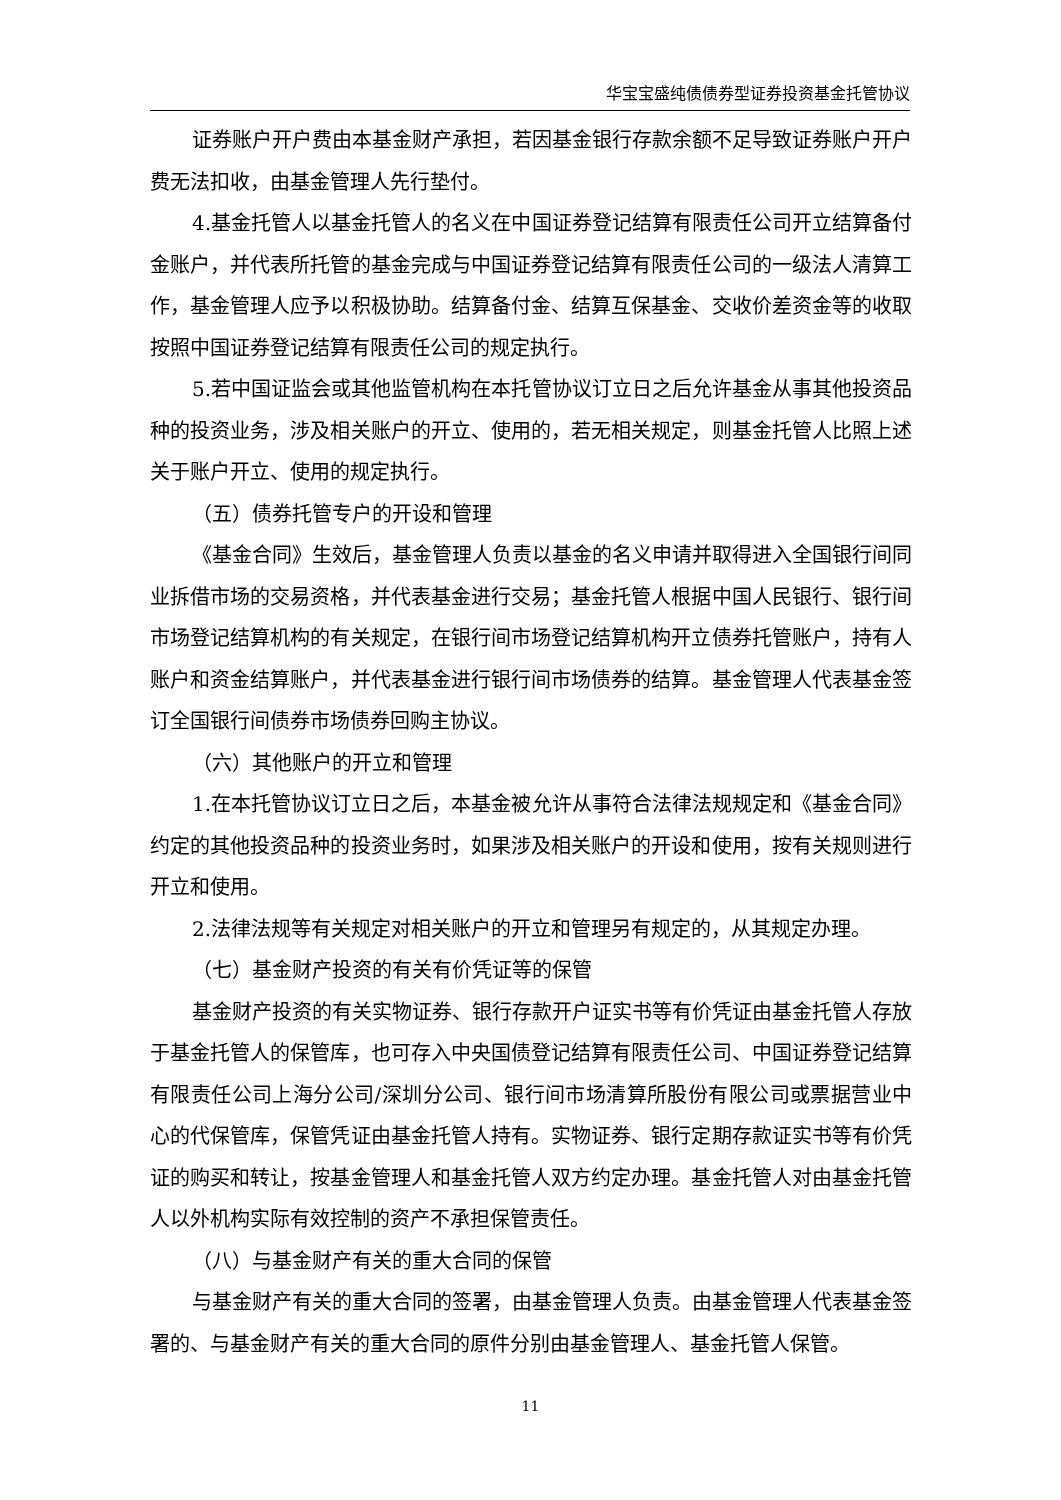华宝宝盛纯债债券型证券投资基金托管协议
证券账户开户费由本基金财产承担，若因基金银行存款余额不足导致证券账户开户费无法扣收，由基金管理人先行垫付。
4.基金托管人以基金托管人的名义在中国证券登记结算有限责任公司开立结算备付金账户，并代表所托管的基金完成与中国证券登记结算有限责任公司的一级法人清算工作，基金管理人应予以积极协助。结算备付金、结算互保基金、交收价差资金等的收取按照中国证券登记结算有限责任公司的规定执行。
5.若中国证监会或其他监管机构在本托管协议订立日之后允许基金从事其他投资品种的投资业务，涉及相关账户的开立、使用的，若无相关规定，则基金托管人比照上述关于账户开立、使用的规定执行。
（五）债券托管专户的开设和管理
《基金合同》生效后，基金管理人负责以基金的名义申请并取得进入全国银行间同业拆借市场的交易资格，并代表基金进行交易；基金托管人根据中国人民银行、银行间市场登记结算机构的有关规定，在银行间市场登记结算机构开立债券托管账户，持有人账户和资金结算账户，并代表基金进行银行间市场债券的结算。基金管理人代表基金签订全国银行间债券市场债券回购主协议。
（六）其他账户的开立和管理
1.在本托管协议订立日之后，本基金被允许从事符合法律法规规定和《基金合同》约定的其他投资品种的投资业务时，如果涉及相关账户的开设和使用，按有关规则进行开立和使用。
2.法律法规等有关规定对相关账户的开立和管理另有规定的，从其规定办理。
（七）基金财产投资的有关有价凭证等的保管
基金财产投资的有关实物证券、银行存款开户证实书等有价凭证由基金托管人存放于基金托管人的保管库，也可存入中央国债登记结算有限责任公司、中国证券登记结算有限责任公司上海分公司/深圳分公司、银行间市场清算所股份有限公司或票据营业中心的代保管库，保管凭证由基金托管人持有。实物证券、银行定期存款证实书等有价凭证的购买和转让，按基金管理人和基金托管人双方约定办理。基金托管人对由基金托管人以外机构实际有效控制的资产不承担保管责任。
（八）与基金财产有关的重大合同的保管
与基金财产有关的重大合同的签署，由基金管理人负责。由基金管理人代表基金签署的、与基金财产有关的重大合同的原件分别由基金管理人、基金托管人保管。
11